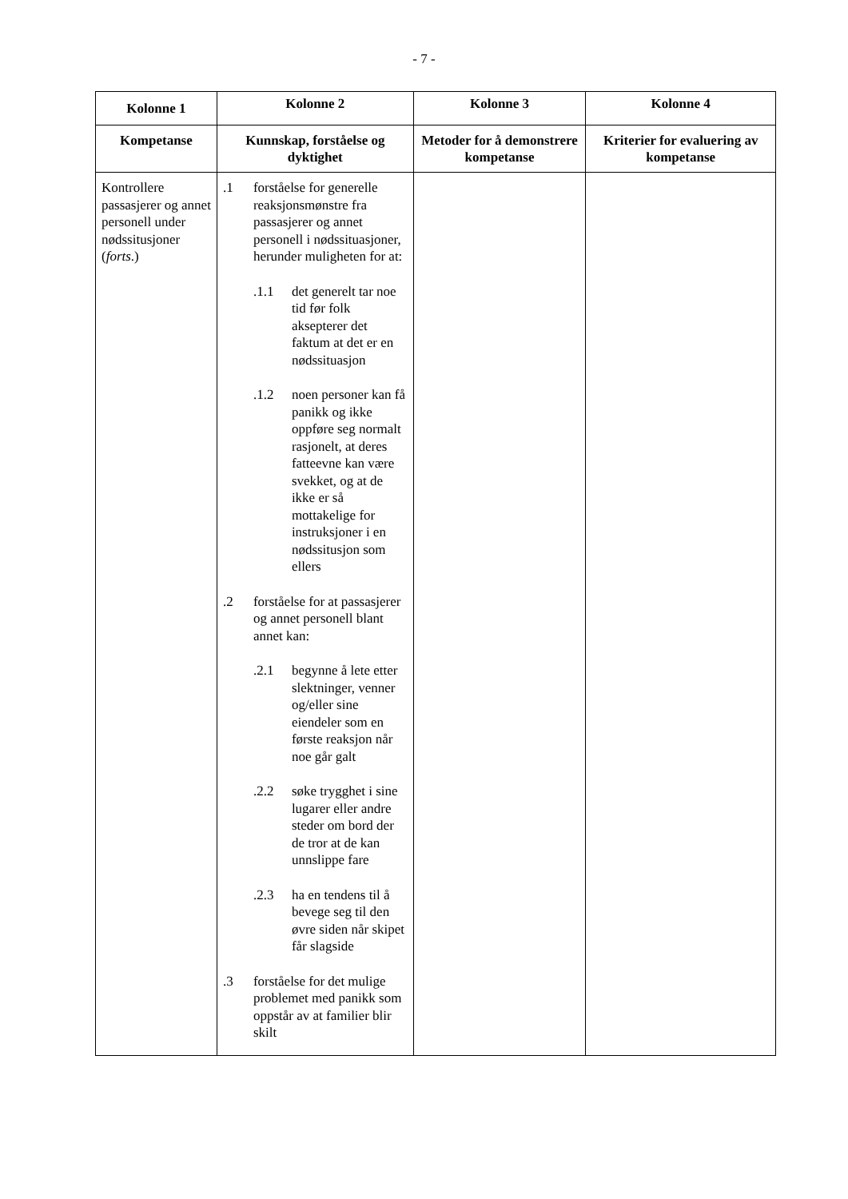- 7 -
| Kolonne 1 | Kolonne 2 | Kolonne 3 | Kolonne 4 |
| --- | --- | --- | --- |
| Kompetanse | Kunnskap, forståelse og dyktighet | Metoder for å demonstrere kompetanse | Kriterier for evaluering av kompetanse |
| Kontrollere passasjerer og annet personell under nødssitusjoner ( forts .) | .1 forståelse for generelle reaksjonsmønstre fra passasjerer og annet personell i nødssituasjoner, herunder muligheten for at: .1.1 det generelt tar noe tid før folk aksepterer det faktum at det er en nødssituasjon .1.2 noen personer kan få panikk og ikke oppføre seg normalt rasjonelt, at deres fatteevne kan være svekket, og at de ikke er så mottakelige for instruksjoner i en nødssitusjon som ellers .2 forståelse for at passasjerer og annet personell blant annet kan: .2.1 begynne å lete etter slektninger, venner og/eller sine eiendeler som en første reaksjon når noe går galt .2.2 søke trygghet i sine lugarer eller andre steder om bord der de tror at de kan unnslippe fare .2.3 ha en tendens til å bevege seg til den øvre siden når skipet får slagside .3 forståelse for det mulige problemet med panikk som oppstår av at familier blir skilt | | |